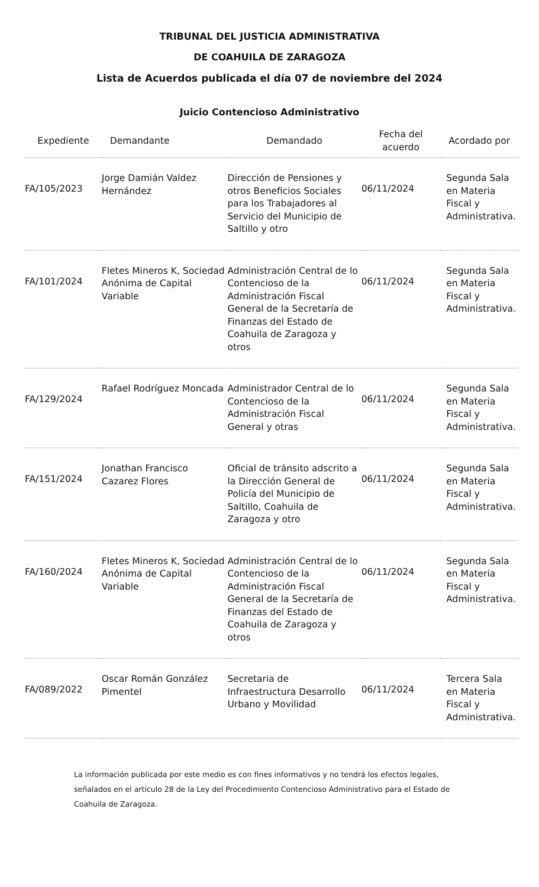TRIBUNAL DEL JUSTICIA ADMINISTRATIVA
DE COAHUILA DE ZARAGOZA
Lista de Acuerdos publicada el día 07 de noviembre del 2024
Juicio Contencioso Administrativo
| Expediente | Demandante | Demandado | Fecha del acuerdo | Acordado por |
| --- | --- | --- | --- | --- |
| FA/105/2023 | Jorge Damián Valdez Hernández | Dirección de Pensiones y otros Beneficios Sociales para los Trabajadores al Servicio del Municipio de Saltillo y otro | 06/11/2024 | Segunda Sala en Materia Fiscal y Administrativa. |
| FA/101/2024 | Fletes Mineros K, Sociedad Anónima de Capital Variable | Administración Central de lo Contencioso de la Administración Fiscal General de la Secretaría de Finanzas del Estado de Coahuila de Zaragoza y otros | 06/11/2024 | Segunda Sala en Materia Fiscal y Administrativa. |
| FA/129/2024 | Rafael Rodríguez Moncada | Administrador Central de lo Contencioso de la Administración Fiscal General y otras | 06/11/2024 | Segunda Sala en Materia Fiscal y Administrativa. |
| FA/151/2024 | Jonathan Francisco Cazarez Flores | Oficial de tránsito adscrito a la Dirección General de Policía del Municipio de Saltillo, Coahuila de Zaragoza y otro | 06/11/2024 | Segunda Sala en Materia Fiscal y Administrativa. |
| FA/160/2024 | Fletes Mineros K, Sociedad Anónima de Capital Variable | Administración Central de lo Contencioso de la Administración Fiscal General de la Secretaría de Finanzas del Estado de Coahuila de Zaragoza y otros | 06/11/2024 | Segunda Sala en Materia Fiscal y Administrativa. |
| FA/089/2022 | Oscar Román González Pimentel | Secretaria de Infraestructura Desarrollo Urbano y Movilidad | 06/11/2024 | Tercera Sala en Materia Fiscal y Administrativa. |
La información publicada por este medio es con fines informativos y no tendrá los efectos legales, señalados en el artículo 28 de la Ley del Procedimiento Contencioso Administrativo para el Estado de Coahuila de Zaragoza.